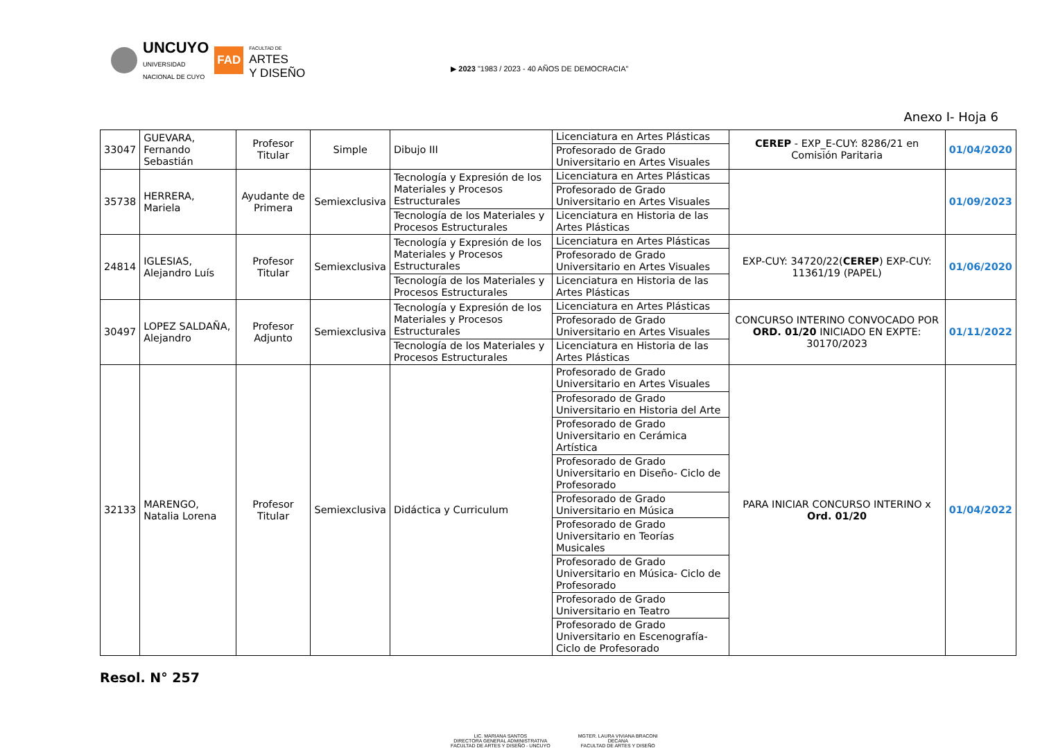UNCUYO
UNIVERSIDAD
NACIONAL DE CUYO
FAD
FACULTAD DE
ARTES
Y DISEÑO
▶ 2023 "1983 / 2023 - 40 AÑOS DE DEMOCRACIA"
Anexo I- Hoja 6
| 33047 | GUEVARA, Fernando Sebastián | Profesor Titular | Simple | Dibujo III | Licenciatura en Artes Plásticas | CEREP - EXP_E-CUY: 8286/21 en Comisión Paritaria | 01/04/2020 |
| | | | | | Profesorado de Grado Universitario en Artes Visuales | | |
| 35738 | HERRERA, Mariela | Ayudante de Primera | Semiexclusiva | Tecnología y Expresión de los Materiales y Procesos Estructurales | Licenciatura en Artes Plásticas | | 01/09/2023 |
| | | | | | Profesorado de Grado Universitario en Artes Visuales | | |
| | | | | Tecnología de los Materiales y Procesos Estructurales | Licenciatura en Historia de las Artes Plásticas | | |
| 24814 | IGLESIAS, Alejandro Luís | Profesor Titular | Semiexclusiva | Tecnología y Expresión de los Materiales y Procesos Estructurales | Licenciatura en Artes Plásticas | EXP-CUY: 34720/22( CEREP ) EXP-CUY: 11361/19 (PAPEL) | 01/06/2020 |
| | | | | | Profesorado de Grado Universitario en Artes Visuales | | |
| | | | | Tecnología de los Materiales y Procesos Estructurales | Licenciatura en Historia de las Artes Plásticas | | |
| 30497 | LOPEZ SALDAÑA, Alejandro | Profesor Adjunto | Semiexclusiva | Tecnología y Expresión de los Materiales y Procesos Estructurales | Licenciatura en Artes Plásticas | CONCURSO INTERINO CONVOCADO POR ORD. 01/20 INICIADO EN EXPTE: 30170/2023 | 01/11/2022 |
| | | | | | Profesorado de Grado Universitario en Artes Visuales | | |
| | | | | Tecnología de los Materiales y Procesos Estructurales | Licenciatura en Historia de las Artes Plásticas | | |
| 32133 | MARENGO, Natalia Lorena | Profesor Titular | Semiexclusiva | Didáctica y Curriculum | Profesorado de Grado Universitario en Artes Visuales | PARA INICIAR CONCURSO INTERINO x Ord. 01/20 | 01/04/2022 |
| | | | | | Profesorado de Grado Universitario en Historia del Arte | | |
| | | | | | Profesorado de Grado Universitario en Cerámica Artística | | |
| | | | | | Profesorado de Grado Universitario en Diseño- Ciclo de Profesorado | | |
| | | | | | Profesorado de Grado Universitario en Música | | |
| | | | | | Profesorado de Grado Universitario en Teorías Musicales | | |
| | | | | | Profesorado de Grado Universitario en Música- Ciclo de Profesorado | | |
| | | | | | Profesorado de Grado Universitario en Teatro | | |
| | | | | | Profesorado de Grado Universitario en Escenografía-Ciclo de Profesorado | | |
Resol. N° 257
LIC. MARIANA SANTOS
DIRECTORA GENERAL ADMINISTRATIVA
FACULTAD DE ARTES Y DISEÑO - UNCUYO
MGTER. LAURA VIVIANA BRACONI
DECANA
FACULTAD DE ARTES Y DISEÑO